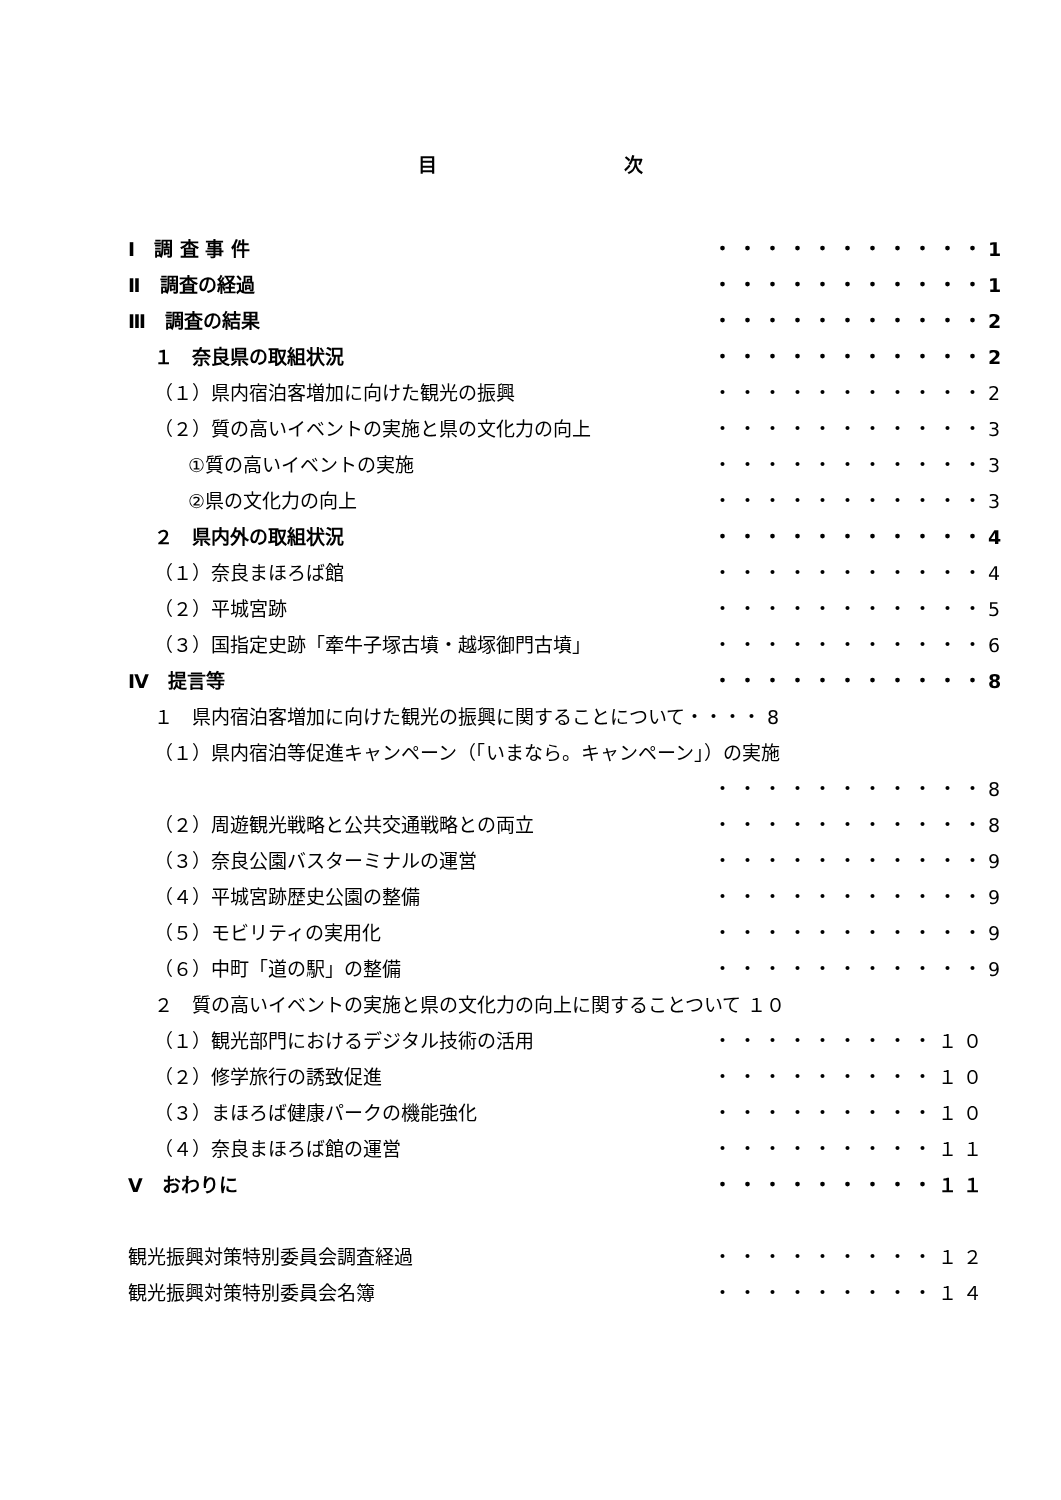目 次
Ⅰ　調 査 事 件 ・・・・・・・・・・・1
Ⅱ　調査の経過 ・・・・・・・・・・・1
Ⅲ　調査の結果 ・・・・・・・・・・・2
１　奈良県の取組状況 ・・・・・・・・・・・2
（１）県内宿泊客増加に向けた観光の振興 ・・・・・・・・・・・2
（２）質の高いイベントの実施と県の文化力の向上 ・・・・・・・・・・・3
①質の高いイベントの実施 ・・・・・・・・・・・3
②県の文化力の向上 ・・・・・・・・・・・3
２　県内外の取組状況 ・・・・・・・・・・・4
（１）奈良まほろば館 ・・・・・・・・・・・4
（２）平城宮跡 ・・・・・・・・・・・5
（３）国指定史跡「牽牛子塚古墳・越塚御門古墳」 ・・・・・・・・・・・6
Ⅳ　提言等 ・・・・・・・・・・・8
１　県内宿泊客増加に向けた観光の振興に関することについて・・・・ 8
（１）県内宿泊等促進キャンペーン（「いまなら。キャンペーン」）の実施
・・・・・・・・・・・8
（２）周遊観光戦略と公共交通戦略との両立 ・・・・・・・・・・・8
（３）奈良公園バスターミナルの運営 ・・・・・・・・・・・9
（４）平城宮跡歴史公園の整備 ・・・・・・・・・・・9
（５）モビリティの実用化 ・・・・・・・・・・・9
（６）中町「道の駅」の整備 ・・・・・・・・・・・9
２　質の高いイベントの実施と県の文化力の向上に関することついて １０
（１）観光部門におけるデジタル技術の活用 ・・・・・・・・・１０
（２）修学旅行の誘致促進 ・・・・・・・・・１０
（３）まほろば健康パークの機能強化 ・・・・・・・・・１０
（４）奈良まほろば館の運営 ・・・・・・・・・１１
Ⅴ　おわりに ・・・・・・・・・１１
観光振興対策特別委員会調査経過 ・・・・・・・・・１２
観光振興対策特別委員会名簿 ・・・・・・・・・１４